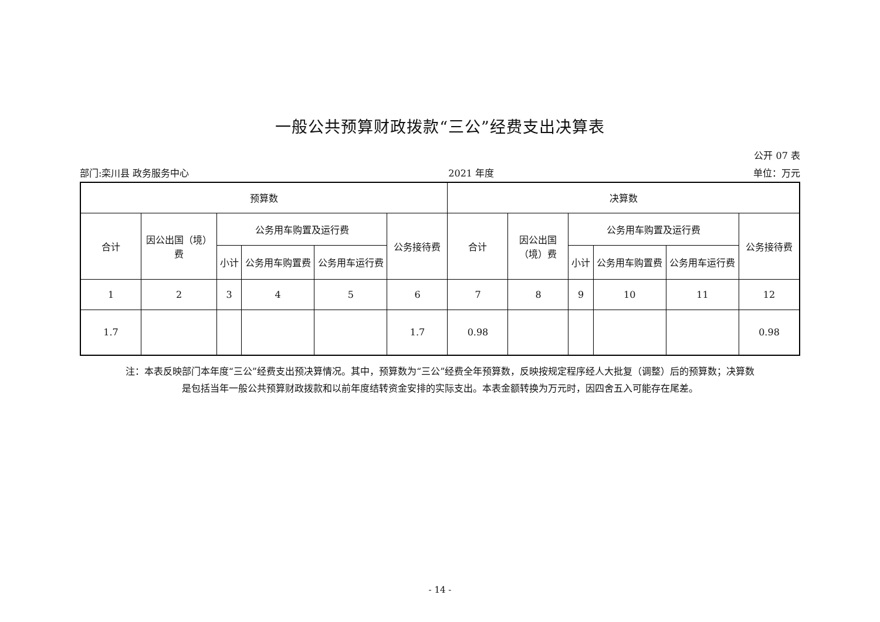一般公共预算财政拨款“三公”经费支出决算表
公开 07 表
部门:栾川县 政务服务中心 2021 年度 单位：万元
| 预算数 | | | | | | 决算数 | | | | | |
| --- | --- | --- | --- | --- | --- | --- | --- | --- | --- | --- | --- |
| 合计 | 因公出国（境）费 | 公务用车购置及运行费 | | | 公务接待费 | 合计 | 因公出国（境）费 | 公务用车购置及运行费 | | | 公务接待费 |
| | | 小计 | 公务用车购置费 | 公务用车运行费 | | | | 小计 | 公务用车购置费 | 公务用车运行费 | |
| 1 | 2 | 3 | 4 | 5 | 6 | 7 | 8 | 9 | 10 | 11 | 12 |
| 1.7 | | | | | 1.7 | 0.98 | | | | | 0.98 |
注：本表反映部门本年度“三公”经费支出预决算情况。其中，预算数为“三公”经费全年预算数，反映按规定程序经人大批复（调整）后的预算数；决算数
是包括当年一般公共预算财政拨款和以前年度结转资金安排的实际支出。本表金额转换为万元时，因四舍五入可能存在尾差。
- 14 -